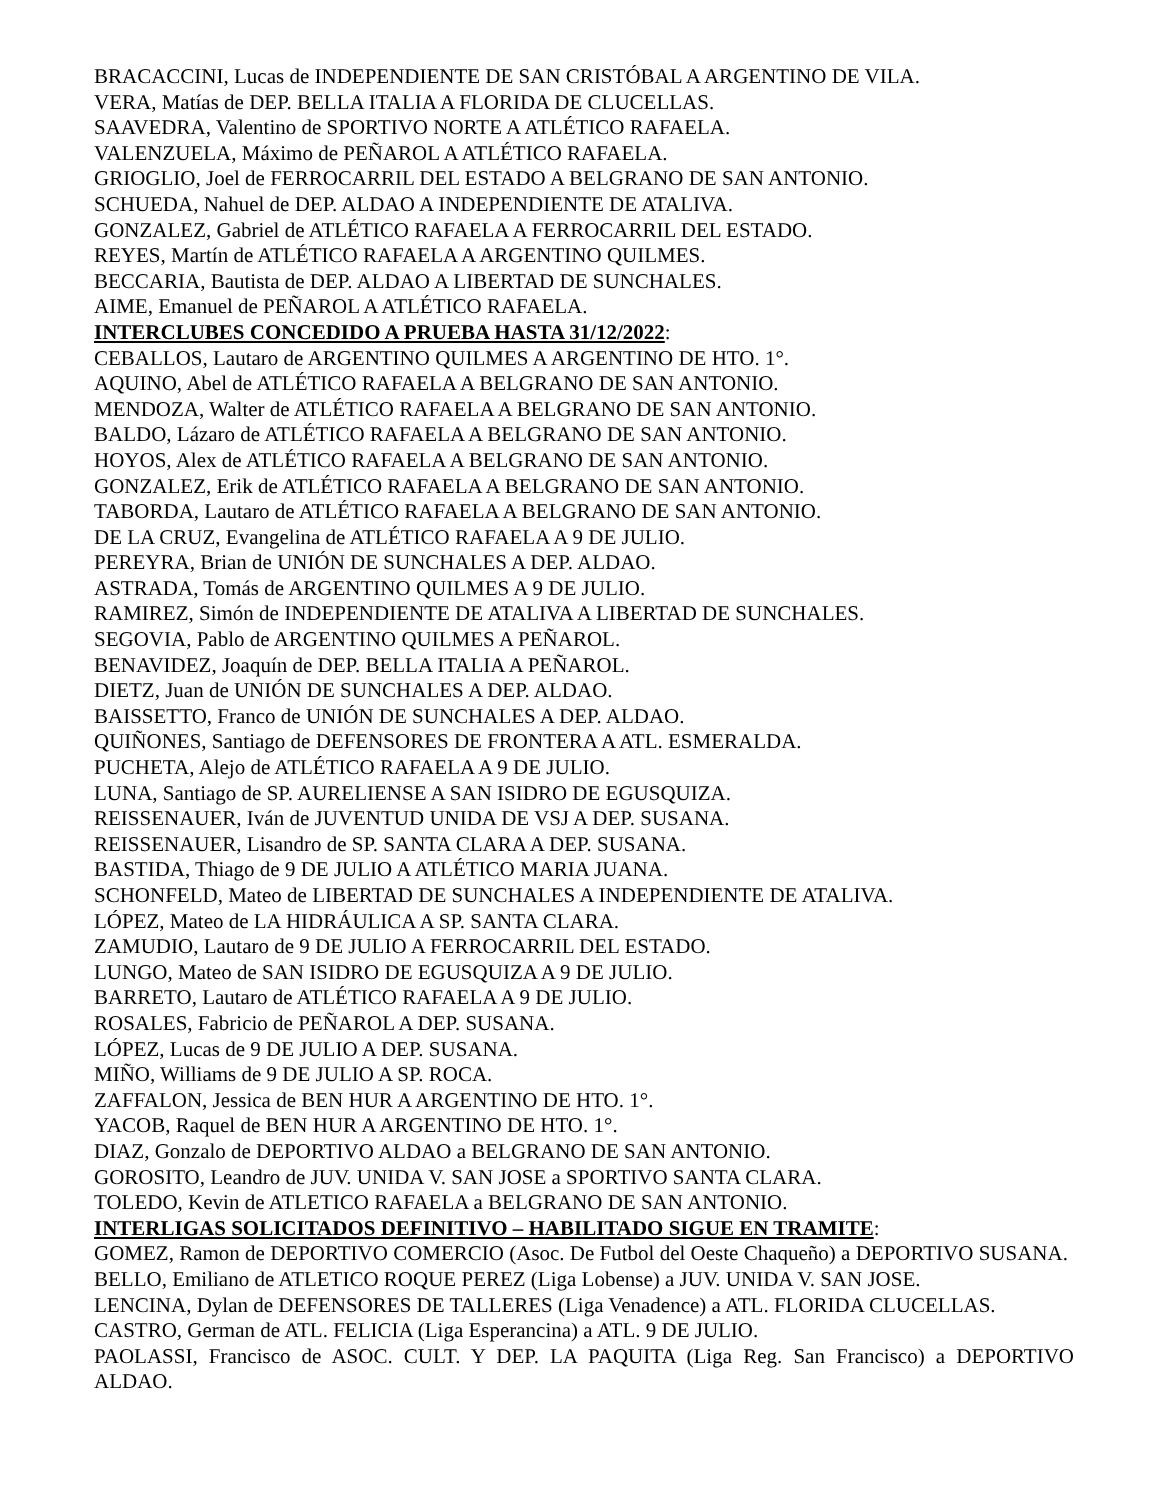BRACACCINI, Lucas de INDEPENDIENTE DE SAN CRISTÓBAL A ARGENTINO DE VILA.
VERA, Matías de DEP. BELLA ITALIA A FLORIDA DE CLUCELLAS.
SAAVEDRA, Valentino de SPORTIVO NORTE A ATLÉTICO RAFAELA.
VALENZUELA, Máximo de PEÑAROL A ATLÉTICO RAFAELA.
GRIOGLIO, Joel de FERROCARRIL DEL ESTADO A BELGRANO DE SAN ANTONIO.
SCHUEDA, Nahuel de DEP. ALDAO A INDEPENDIENTE DE ATALIVA.
GONZALEZ, Gabriel de ATLÉTICO RAFAELA A FERROCARRIL DEL ESTADO.
REYES, Martín de ATLÉTICO RAFAELA A ARGENTINO QUILMES.
BECCARIA, Bautista de DEP. ALDAO A LIBERTAD DE SUNCHALES.
AIME, Emanuel de PEÑAROL A ATLÉTICO RAFAELA.
INTERCLUBES CONCEDIDO A PRUEBA HASTA 31/12/2022:
CEBALLOS, Lautaro de ARGENTINO QUILMES A ARGENTINO DE HTO. 1°.
AQUINO, Abel de ATLÉTICO RAFAELA A BELGRANO DE SAN ANTONIO.
MENDOZA, Walter de ATLÉTICO RAFAELA A BELGRANO DE SAN ANTONIO.
BALDO, Lázaro de ATLÉTICO RAFAELA A BELGRANO DE SAN ANTONIO.
HOYOS, Alex de ATLÉTICO RAFAELA A BELGRANO DE SAN ANTONIO.
GONZALEZ, Erik de ATLÉTICO RAFAELA A BELGRANO DE SAN ANTONIO.
TABORDA, Lautaro de ATLÉTICO RAFAELA A BELGRANO DE SAN ANTONIO.
DE LA CRUZ, Evangelina de ATLÉTICO RAFAELA A 9 DE JULIO.
PEREYRA, Brian de UNIÓN DE SUNCHALES A DEP. ALDAO.
ASTRADA, Tomás de ARGENTINO QUILMES A 9 DE JULIO.
RAMIREZ, Simón de INDEPENDIENTE DE ATALIVA A LIBERTAD DE SUNCHALES.
SEGOVIA, Pablo de ARGENTINO QUILMES A PEÑAROL.
BENAVIDEZ, Joaquín de DEP. BELLA ITALIA A PEÑAROL.
DIETZ, Juan de UNIÓN DE SUNCHALES A DEP. ALDAO.
BAISSETTO, Franco de UNIÓN DE SUNCHALES A DEP. ALDAO.
QUIÑONES, Santiago de DEFENSORES DE FRONTERA A ATL. ESMERALDA.
PUCHETA, Alejo de ATLÉTICO RAFAELA A 9 DE JULIO.
LUNA, Santiago de SP. AURELIENSE A SAN ISIDRO DE EGUSQUIZA.
REISSENAUER, Iván de JUVENTUD UNIDA DE VSJ A DEP. SUSANA.
REISSENAUER, Lisandro de SP. SANTA CLARA A DEP. SUSANA.
BASTIDA, Thiago de 9 DE JULIO A ATLÉTICO MARIA JUANA.
SCHONFELD, Mateo de LIBERTAD DE SUNCHALES A INDEPENDIENTE DE ATALIVA.
LÓPEZ, Mateo de LA HIDRÁULICA A SP. SANTA CLARA.
ZAMUDIO, Lautaro de 9 DE JULIO A FERROCARRIL DEL ESTADO.
LUNGO, Mateo de SAN ISIDRO DE EGUSQUIZA A 9 DE JULIO.
BARRETO, Lautaro de ATLÉTICO RAFAELA A 9 DE JULIO.
ROSALES, Fabricio de PEÑAROL A DEP. SUSANA.
LÓPEZ, Lucas de 9 DE JULIO A DEP. SUSANA.
MIÑO, Williams de 9 DE JULIO A SP. ROCA.
ZAFFALON, Jessica de BEN HUR A ARGENTINO DE HTO. 1°.
YACOB, Raquel de BEN HUR A ARGENTINO DE HTO. 1°.
DIAZ, Gonzalo de DEPORTIVO ALDAO a BELGRANO DE SAN ANTONIO.
GOROSITO, Leandro de JUV. UNIDA V. SAN JOSE a SPORTIVO SANTA CLARA.
TOLEDO, Kevin de ATLETICO RAFAELA a BELGRANO DE SAN ANTONIO.
INTERLIGAS SOLICITADOS DEFINITIVO – HABILITADO SIGUE EN TRAMITE:
GOMEZ, Ramon de DEPORTIVO COMERCIO (Asoc. De Futbol del Oeste Chaqueño) a DEPORTIVO SUSANA.
BELLO, Emiliano de ATLETICO ROQUE PEREZ (Liga Lobense) a JUV. UNIDA V. SAN JOSE.
LENCINA, Dylan de DEFENSORES DE TALLERES (Liga Venadence) a ATL. FLORIDA CLUCELLAS.
CASTRO, German de ATL. FELICIA (Liga Esperancina) a ATL. 9 DE JULIO.
PAOLASSI, Francisco de ASOC. CULT. Y DEP. LA PAQUITA (Liga Reg. San Francisco) a DEPORTIVO ALDAO.